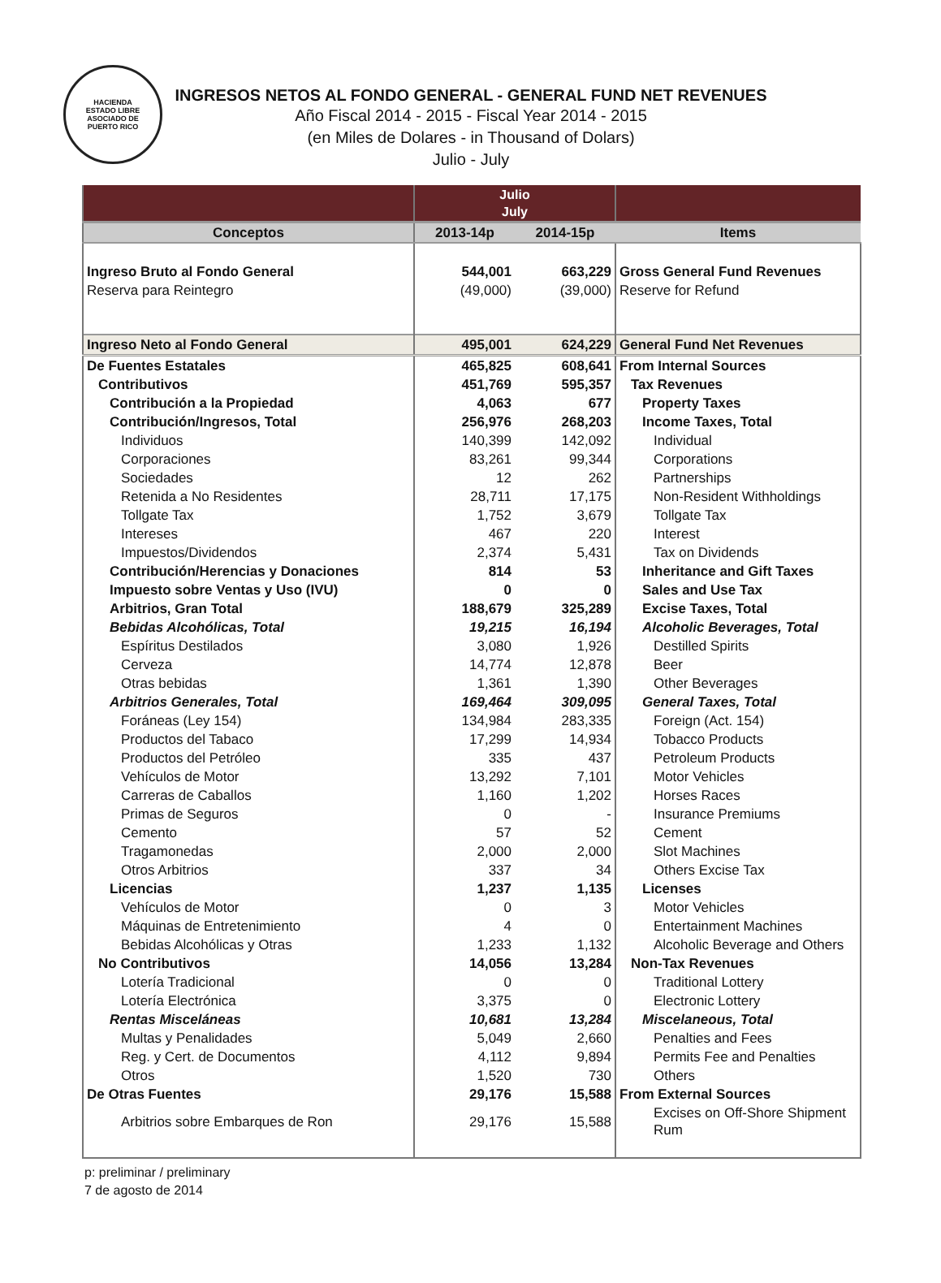HACIENDA
ESTADO LIBRE
ASOCIADO DE
PUERTO RICO
INGRESOS NETOS AL FONDO GENERAL - GENERAL FUND NET REVENUES
Año Fiscal 2014 - 2015 - Fiscal Year 2014 - 2015
(en Miles de Dolares - in Thousand of Dolars)
Julio - July
| | Julio July | | |
| --- | --- | --- | --- |
| Conceptos | 2013-14p | 2014-15p | Items |
| Ingreso Bruto al Fondo General | 544,001 | 663,229 | Gross General Fund Revenues |
| Reserva para Reintegro | (49,000) | (39,000) | Reserve for Refund |
| Ingreso Neto al Fondo General | 495,001 | 624,229 | General Fund Net Revenues |
| De Fuentes Estatales | 465,825 | 608,641 | From Internal Sources |
| Contributivos | 451,769 | 595,357 | Tax Revenues |
| Contribución a la Propiedad | 4,063 | 677 | Property Taxes |
| Contribución/Ingresos, Total | 256,976 | 268,203 | Income Taxes, Total |
| Individuos | 140,399 | 142,092 | Individual |
| Corporaciones | 83,261 | 99,344 | Corporations |
| Sociedades | 12 | 262 | Partnerships |
| Retenida a No Residentes | 28,711 | 17,175 | Non-Resident Withholdings |
| Tollgate Tax | 1,752 | 3,679 | Tollgate Tax |
| Intereses | 467 | 220 | Interest |
| Impuestos/Dividendos | 2,374 | 5,431 | Tax on Dividends |
| Contribución/Herencias y Donaciones | 814 | 53 | Inheritance and Gift Taxes |
| Impuesto sobre Ventas y Uso (IVU) | 0 | 0 | Sales and Use Tax |
| Arbitrios, Gran Total | 188,679 | 325,289 | Excise Taxes, Total |
| Bebidas Alcohólicas, Total | 19,215 | 16,194 | Alcoholic Beverages, Total |
| Espíritus Destilados | 3,080 | 1,926 | Destilled Spirits |
| Cerveza | 14,774 | 12,878 | Beer |
| Otras bebidas | 1,361 | 1,390 | Other Beverages |
| Arbitrios Generales, Total | 169,464 | 309,095 | General Taxes, Total |
| Foráneas (Ley 154) | 134,984 | 283,335 | Foreign (Act. 154) |
| Productos del Tabaco | 17,299 | 14,934 | Tobacco Products |
| Productos del Petróleo | 335 | 437 | Petroleum Products |
| Vehículos de Motor | 13,292 | 7,101 | Motor Vehicles |
| Carreras de Caballos | 1,160 | 1,202 | Horses Races |
| Primas de Seguros | 0 | - | Insurance Premiums |
| Cemento | 57 | 52 | Cement |
| Tragamonedas | 2,000 | 2,000 | Slot Machines |
| Otros Arbitrios | 337 | 34 | Others Excise Tax |
| Licencias | 1,237 | 1,135 | Licenses |
| Vehículos de Motor | 0 | 3 | Motor Vehicles |
| Máquinas de Entretenimiento | 4 | 0 | Entertainment Machines |
| Bebidas Alcohólicas y Otras | 1,233 | 1,132 | Alcoholic Beverage and Others |
| No Contributivos | 14,056 | 13,284 | Non-Tax Revenues |
| Lotería Tradicional | 0 | 0 | Traditional Lottery |
| Lotería Electrónica | 3,375 | 0 | Electronic Lottery |
| Rentas Misceláneas | 10,681 | 13,284 | Miscelaneous, Total |
| Multas y Penalidades | 5,049 | 2,660 | Penalties and Fees |
| Reg. y Cert. de Documentos | 4,112 | 9,894 | Permits Fee and Penalties |
| Otros | 1,520 | 730 | Others |
| De Otras Fuentes | 29,176 | 15,588 | From External Sources |
| Arbitrios sobre Embarques de Ron | 29,176 | 15,588 | Excises on Off-Shore Shipment Rum |
p: preliminar / preliminary
7 de agosto de 2014